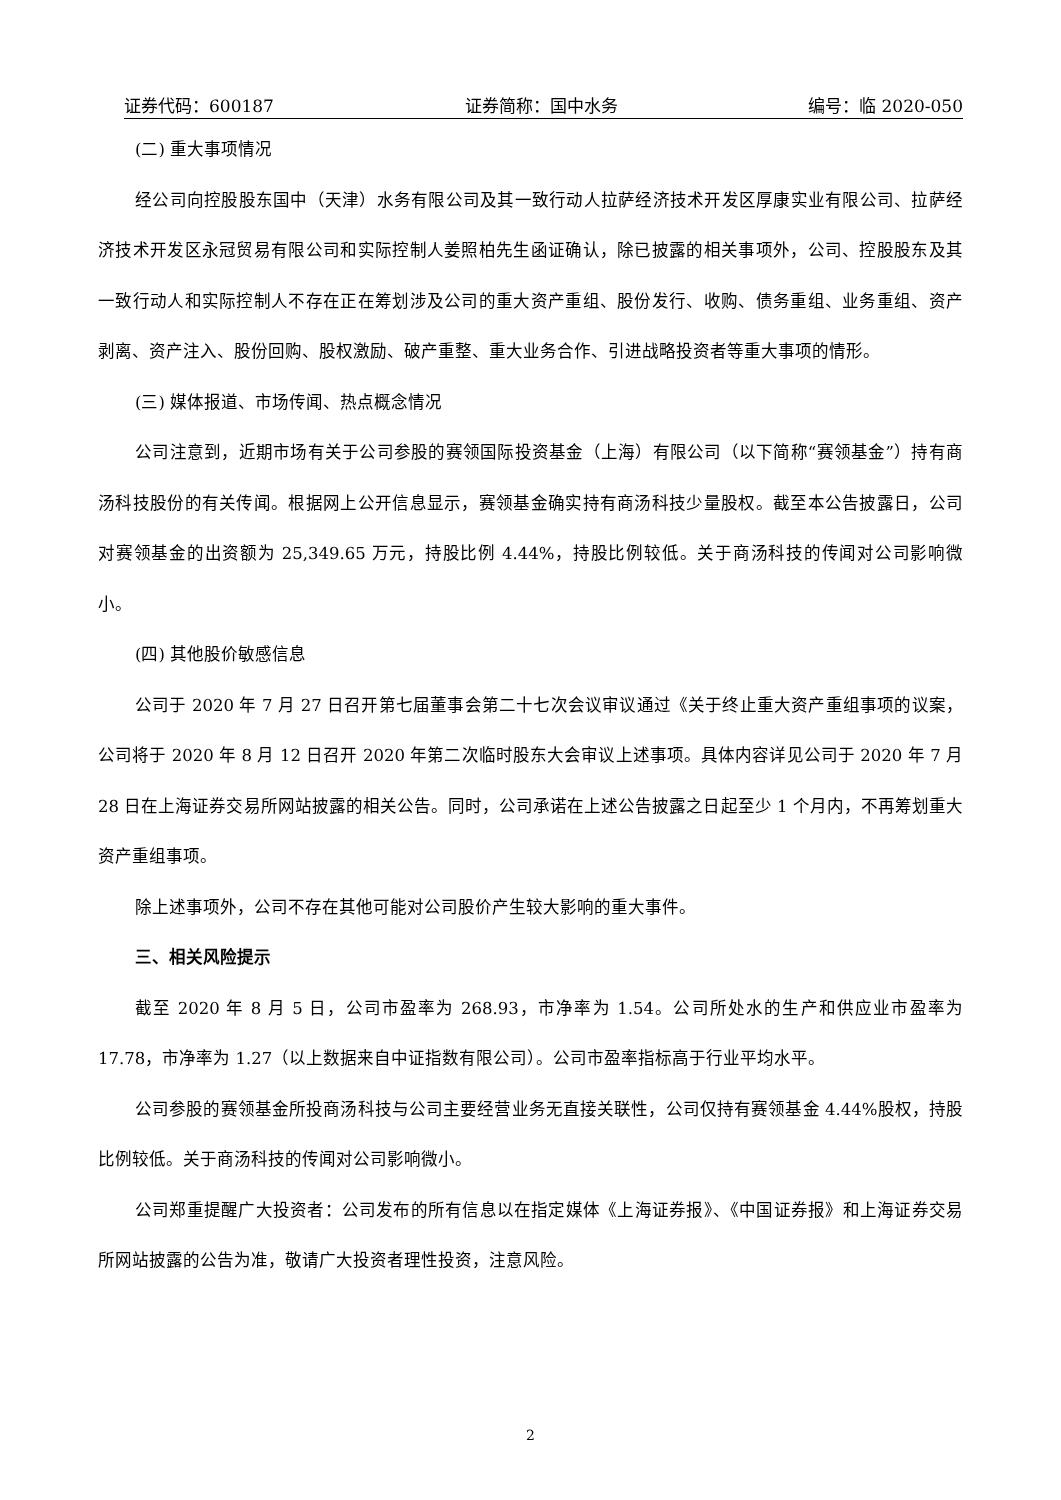证券代码：600187 证券简称：国中水务 编号：临 2020-050
(二) 重大事项情况
经公司向控股股东国中（天津）水务有限公司及其一致行动人拉萨经济技术开发区厚康实业有限公司、拉萨经济技术开发区永冠贸易有限公司和实际控制人姜照柏先生函证确认，除已披露的相关事项外，公司、控股股东及其一致行动人和实际控制人不存在正在筹划涉及公司的重大资产重组、股份发行、收购、债务重组、业务重组、资产剥离、资产注入、股份回购、股权激励、破产重整、重大业务合作、引进战略投资者等重大事项的情形。
(三) 媒体报道、市场传闻、热点概念情况
公司注意到，近期市场有关于公司参股的赛领国际投资基金（上海）有限公司（以下简称“赛领基金”）持有商汤科技股份的有关传闻。根据网上公开信息显示，赛领基金确实持有商汤科技少量股权。截至本公告披露日，公司对赛领基金的出资额为 25,349.65 万元，持股比例 4.44%，持股比例较低。关于商汤科技的传闻对公司影响微小。
(四) 其他股价敏感信息
公司于 2020 年 7 月 27 日召开第七届董事会第二十七次会议审议通过《关于终止重大资产重组事项的议案，公司将于 2020 年 8 月 12 日召开 2020 年第二次临时股东大会审议上述事项。具体内容详见公司于 2020 年 7 月 28 日在上海证券交易所网站披露的相关公告。同时，公司承诺在上述公告披露之日起至少 1 个月内，不再筹划重大资产重组事项。
除上述事项外，公司不存在其他可能对公司股价产生较大影响的重大事件。
三、相关风险提示
截至 2020 年 8 月 5 日，公司市盈率为 268.93，市净率为 1.54。公司所处水的生产和供应业市盈率为 17.78，市净率为 1.27（以上数据来自中证指数有限公司）。公司市盈率指标高于行业平均水平。
公司参股的赛领基金所投商汤科技与公司主要经营业务无直接关联性，公司仅持有赛领基金 4.44%股权，持股比例较低。关于商汤科技的传闻对公司影响微小。
公司郑重提醒广大投资者：公司发布的所有信息以在指定媒体《上海证券报》、《中国证券报》和上海证券交易所网站披露的公告为准，敬请广大投资者理性投资，注意风险。
2